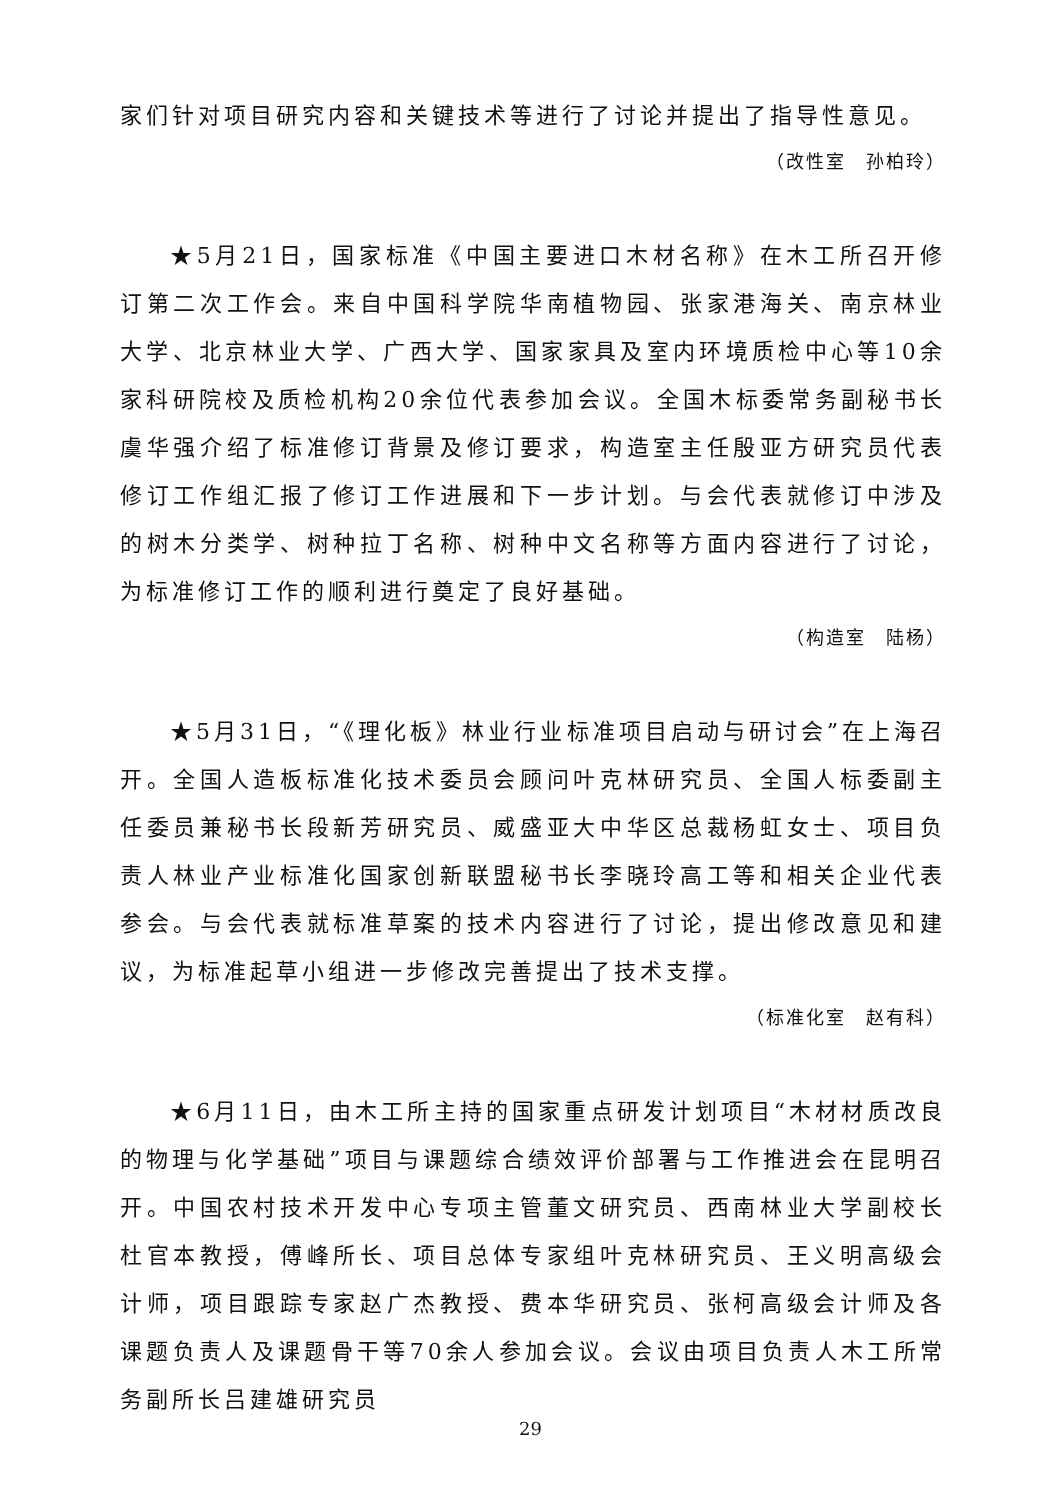家们针对项目研究内容和关键技术等进行了讨论并提出了指导性意见。
（改性室　孙柏玲）
★5月21日，国家标准《中国主要进口木材名称》在木工所召开修订第二次工作会。来自中国科学院华南植物园、张家港海关、南京林业大学、北京林业大学、广西大学、国家家具及室内环境质检中心等10余家科研院校及质检机构20余位代表参加会议。全国木标委常务副秘书长虞华强介绍了标准修订背景及修订要求，构造室主任殷亚方研究员代表修订工作组汇报了修订工作进展和下一步计划。与会代表就修订中涉及的树木分类学、树种拉丁名称、树种中文名称等方面内容进行了讨论，为标准修订工作的顺利进行奠定了良好基础。
（构造室　陆杨）
★5月31日，“《理化板》林业行业标准项目启动与研讨会”在上海召开。全国人造板标准化技术委员会顾问叶克林研究员、全国人标委副主任委员兼秘书长段新芳研究员、威盛亚大中华区总裁杨虹女士、项目负责人林业产业标准化国家创新联盟秘书长李晓玲高工等和相关企业代表参会。与会代表就标准草案的技术内容进行了讨论，提出修改意见和建议，为标准起草小组进一步修改完善提出了技术支撑。
（标准化室　赵有科）
★6月11日，由木工所主持的国家重点研发计划项目“木材材质改良的物理与化学基础”项目与课题综合绩效评价部署与工作推进会在昆明召开。中国农村技术开发中心专项主管董文研究员、西南林业大学副校长杜官本教授，傅峰所长、项目总体专家组叶克林研究员、王义明高级会计师，项目跟踪专家赵广杰教授、费本华研究员、张柯高级会计师及各课题负责人及课题骨干等70余人参加会议。会议由项目负责人木工所常务副所长吕建雄研究员
29